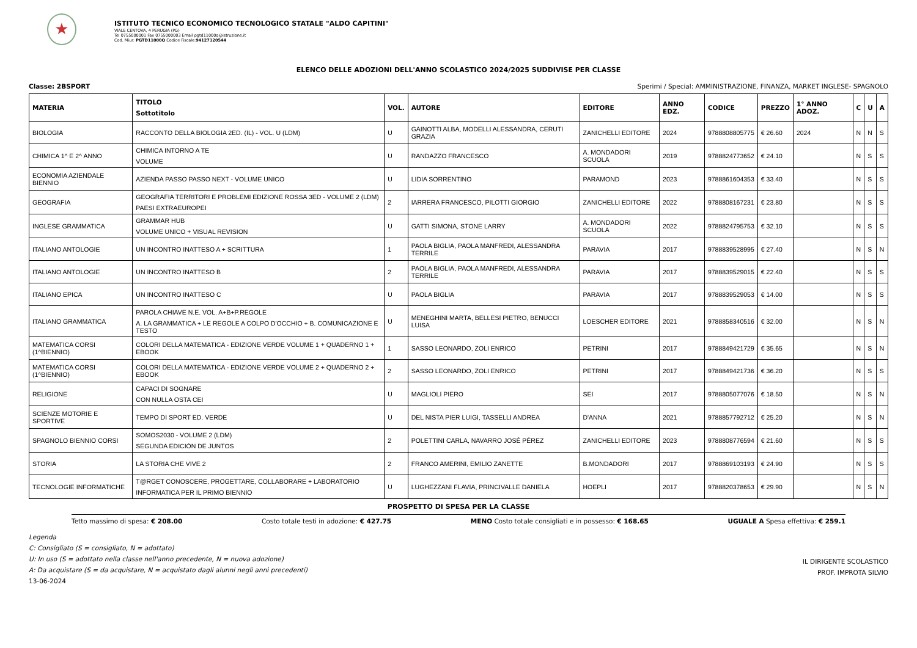★
ISTITUTO TECNICO ECONOMICO TECNOLOGICO STATALE "ALDO CAPITINI"
VIALE CENTOVA, 4 PERUGIA (PG)
Tel 0755000001 Fax 0755000003 Email pgtd11000q@istruzione.it
Cod. Miur: PGTD11000Q Codice Fiscale:94127120544
ELENCO DELLE ADOZIONI DELL'ANNO SCOLASTICO 2024/2025 SUDDIVISE PER CLASSE
Classe: 2BSPORT Sperimi / Special: AMMINISTRAZIONE, FINANZA, MARKET INGLESE- SPAGNOLO
| MATERIA | TITOLO Sottotitolo | VOL. | AUTORE | EDITORE | ANNO EDZ. | CODICE | PREZZO | 1° ANNO ADOZ. | C | U | A |
| --- | --- | --- | --- | --- | --- | --- | --- | --- | --- | --- | --- |
| BIOLOGIA | RACCONTO DELLA BIOLOGIA 2ED. (IL) - VOL. U (LDM) | U | GAINOTTI ALBA, MODELLI ALESSANDRA, CERUTI GRAZIA | ZANICHELLI EDITORE | 2024 | 9788808805775 | € 26.60 | 2024 | N | N | S |
| CHIMICA 1^ E 2^ ANNO | CHIMICA INTORNO A TE VOLUME | U | RANDAZZO FRANCESCO | A. MONDADORI SCUOLA | 2019 | 9788824773652 | € 24.10 | | N | S | S |
| ECONOMIA AZIENDALE BIENNIO | AZIENDA PASSO PASSO NEXT - VOLUME UNICO | U | LIDIA SORRENTINO | PARAMOND | 2023 | 9788861604353 | € 33.40 | | N | S | S |
| GEOGRAFIA | GEOGRAFIA TERRITORI E PROBLEMI EDIZIONE ROSSA 3ED - VOLUME 2 (LDM) PAESI EXTRAEUROPEI | 2 | IARRERA FRANCESCO, PILOTTI GIORGIO | ZANICHELLI EDITORE | 2022 | 9788808167231 | € 23.80 | | N | S | S |
| INGLESE GRAMMATICA | GRAMMAR HUB VOLUME UNICO + VISUAL REVISION | U | GATTI SIMONA, STONE LARRY | A. MONDADORI SCUOLA | 2022 | 9788824795753 | € 32.10 | | N | S | S |
| ITALIANO ANTOLOGIE | UN INCONTRO INATTESO A + SCRITTURA | 1 | PAOLA BIGLIA, PAOLA MANFREDI, ALESSANDRA TERRILE | PARAVIA | 2017 | 9788839528995 | € 27.40 | | N | S | N |
| ITALIANO ANTOLOGIE | UN INCONTRO INATTESO B | 2 | PAOLA BIGLIA, PAOLA MANFREDI, ALESSANDRA TERRILE | PARAVIA | 2017 | 9788839529015 | € 22.40 | | N | S | S |
| ITALIANO EPICA | UN INCONTRO INATTESO C | U | PAOLA BIGLIA | PARAVIA | 2017 | 9788839529053 | € 14.00 | | N | S | S |
| ITALIANO GRAMMATICA | PAROLA CHIAVE N.E. VOL. A+B+P.REGOLE A. LA GRAMMATICA + LE REGOLE A COLPO D'OCCHIO + B. COMUNICAZIONE E TESTO | U | MENEGHINI MARTA, BELLESI PIETRO, BENUCCI LUISA | LOESCHER EDITORE | 2021 | 9788858340516 | € 32.00 | | N | S | N |
| MATEMATICA CORSI (1^BIENNIO) | COLORI DELLA MATEMATICA - EDIZIONE VERDE VOLUME 1 + QUADERNO 1 + EBOOK | 1 | SASSO LEONARDO, ZOLI ENRICO | PETRINI | 2017 | 9788849421729 | € 35.65 | | N | S | N |
| MATEMATICA CORSI (1^BIENNIO) | COLORI DELLA MATEMATICA - EDIZIONE VERDE VOLUME 2 + QUADERNO 2 + EBOOK | 2 | SASSO LEONARDO, ZOLI ENRICO | PETRINI | 2017 | 9788849421736 | € 36.20 | | N | S | S |
| RELIGIONE | CAPACI DI SOGNARE CON NULLA OSTA CEI | U | MAGLIOLI PIERO | SEI | 2017 | 9788805077076 | € 18.50 | | N | S | N |
| SCIENZE MOTORIE E SPORTIVE | TEMPO DI SPORT ED. VERDE | U | DEL NISTA PIER LUIGI, TASSELLI ANDREA | D'ANNA | 2021 | 9788857792712 | € 25.20 | | N | S | N |
| SPAGNOLO BIENNIO CORSI | SOMOS2030 - VOLUME 2 (LDM) SEGUNDA EDICIÓN DE JUNTOS | 2 | POLETTINI CARLA, NAVARRO JOSÉ PÉREZ | ZANICHELLI EDITORE | 2023 | 9788808776594 | € 21.60 | | N | S | S |
| STORIA | LA STORIA CHE VIVE 2 | 2 | FRANCO AMERINI, EMILIO ZANETTE | B.MONDADORI | 2017 | 9788869103193 | € 24.90 | | N | S | S |
| TECNOLOGIE INFORMATICHE | T@RGET CONOSCERE, PROGETTARE, COLLABORARE + LABORATORIO INFORMATICA PER IL PRIMO BIENNIO | U | LUGHEZZANI FLAVIA, PRINCIVALLE DANIELA | HOEPLI | 2017 | 9788820378653 | € 29.90 | | N | S | N |
PROSPETTO DI SPESA PER LA CLASSE
Tetto massimo di spesa: € 208.00 Costo totale testi in adozione: € 427.75 MENO Costo totale consigliati e in possesso: € 168.65 UGUALE A Spesa effettiva: € 259.1
Legenda
C: Consigliato (S = consigliato, N = adottato)
U: In uso (S = adottato nella classe nell'anno precedente, N = nuova adozione)
A: Da acquistare (S = da acquistare, N = acquistato dagli alunni negli anni precedenti)
13-06-2024
IL DIRIGENTE SCOLASTICO
PROF. IMPROTA SILVIO